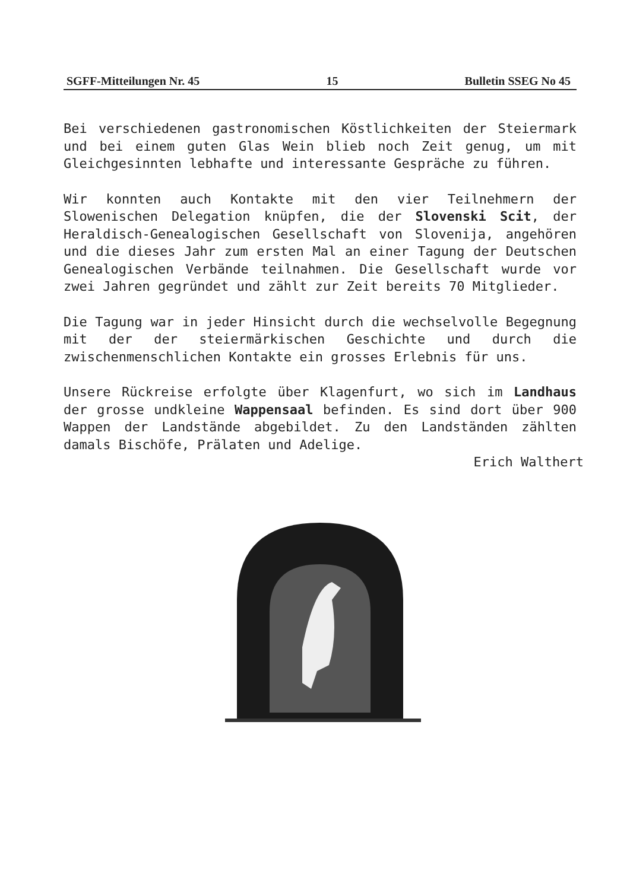SGFF-Mitteilungen Nr. 45 15 Bulletin SSEG No 45
Bei verschiedenen gastronomischen Köstlichkeiten der Steiermark und bei einem guten Glas Wein blieb noch Zeit genug, um mit Gleichgesinnten lebhafte und interessante Gespräche zu führen.
Wir konnten auch Kontakte mit den vier Teilnehmern der Slowenischen Delegation knüpfen, die der Slovenski Scit, der Heraldisch-Genealogischen Gesellschaft von Slovenija, angehören und die dieses Jahr zum ersten Mal an einer Tagung der Deutschen Genealogischen Verbände teilnahmen. Die Gesellschaft wurde vor zwei Jahren gegründet und zählt zur Zeit bereits 70 Mitglieder.
Die Tagung war in jeder Hinsicht durch die wechselvolle Begegnung mit der der steiermärkischen Geschichte und durch die zwischenmenschlichen Kontakte ein grosses Erlebnis für uns.
Unsere Rückreise erfolgte über Klagenfurt, wo sich im Landhaus der grosse undkleine Wappensaal befinden. Es sind dort über 900 Wappen der Landstände abgebildet. Zu den Landständen zählten damals Bischöfe, Prälaten und Adelige.
Erich Walthert